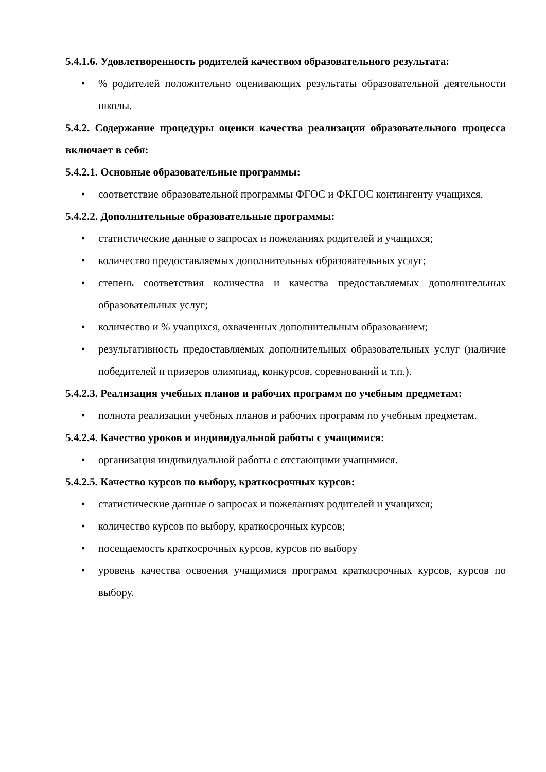5.4.1.6. Удовлетворенность родителей качеством образовательного результата:
•% родителей положительно оценивающих результаты образовательной деятельности школы.
5.4.2. Содержание процедуры оценки качества реализации образовательного процесса включает в себя:
5.4.2.1. Основные образовательные программы:
• соответствие образовательной программы ФГОС и ФКГОС контингенту учащихся.
5.4.2.2. Дополнительные образовательные программы:
• статистические данные о запросах и пожеланиях родителей и учащихся;
• количество предоставляемых дополнительных образовательных услуг;
• степень соответствия количества и качества предоставляемых дополнительных образовательных услуг;
• количество и % учащихся, охваченных дополнительным образованием;
• результативность предоставляемых дополнительных образовательных услуг (наличие победителей и призеров олимпиад, конкурсов, соревнований и т.п.).
5.4.2.3. Реализация учебных планов и рабочих программ по учебным предметам:
• полнота реализации учебных планов и рабочих программ по учебным предметам.
5.4.2.4. Качество уроков и индивидуальной работы с учащимися:
• организация индивидуальной работы с отстающими учащимися.
5.4.2.5. Качество курсов по выбору, краткосрочных курсов:
• статистические данные о запросах и пожеланиях родителей и учащихся;
• количество курсов по выбору, краткосрочных курсов;
• посещаемость краткосрочных курсов, курсов по выбору
• уровень качества освоения учащимися программ краткосрочных курсов, курсов по выбору.